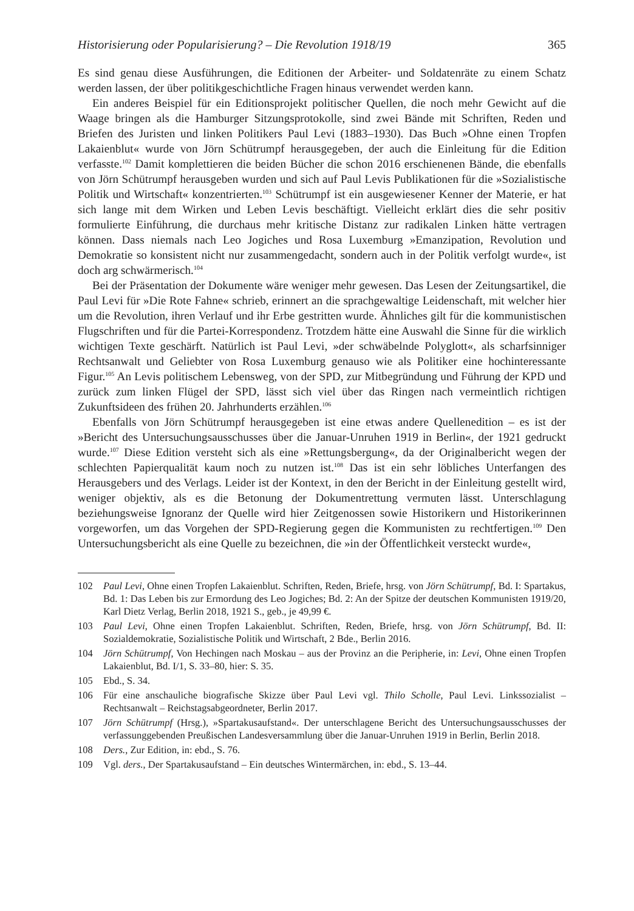Historisierung oder Popularisierung? – Die Revolution 1918/19 365
Es sind genau diese Ausführungen, die Editionen der Arbeiter- und Soldatenräte zu einem Schatz werden lassen, der über politikgeschichtliche Fragen hinaus verwendet werden kann.
Ein anderes Beispiel für ein Editionsprojekt politischer Quellen, die noch mehr Gewicht auf die Waage bringen als die Hamburger Sitzungsprotokolle, sind zwei Bände mit Schriften, Reden und Briefen des Juristen und linken Politikers Paul Levi (1883–1930). Das Buch »Ohne einen Tropfen Lakaienblut« wurde von Jörn Schütrumpf herausgegeben, der auch die Einleitung für die Edition verfasste.<sup>102</sup> Damit komplettieren die beiden Bücher die schon 2016 erschienenen Bände, die ebenfalls von Jörn Schütrumpf herausgeben wurden und sich auf Paul Levis Publikationen für die »Sozialistische Politik und Wirtschaft« konzentrierten.<sup>103</sup> Schütrumpf ist ein ausgewiesener Kenner der Materie, er hat sich lange mit dem Wirken und Leben Levis beschäftigt. Vielleicht erklärt dies die sehr positiv formulierte Einführung, die durchaus mehr kritische Distanz zur radikalen Linken hätte vertragen können. Dass niemals nach Leo Jogiches und Rosa Luxemburg »Emanzipation, Revolution und Demokratie so konsistent nicht nur zusammengedacht, sondern auch in der Politik verfolgt wurde«, ist doch arg schwärmerisch.<sup>104</sup>
Bei der Präsentation der Dokumente wäre weniger mehr gewesen. Das Lesen der Zeitungsartikel, die Paul Levi für »Die Rote Fahne« schrieb, erinnert an die sprachgewaltige Leidenschaft, mit welcher hier um die Revolution, ihren Verlauf und ihr Erbe gestritten wurde. Ähnliches gilt für die kommunistischen Flugschriften und für die Partei-Korrespondenz. Trotzdem hätte eine Auswahl die Sinne für die wirklich wichtigen Texte geschärft. Natürlich ist Paul Levi, »der schwäbelnde Polyglott«, als scharfsinniger Rechtsanwalt und Geliebter von Rosa Luxemburg genauso wie als Politiker eine hochinteressante Figur.<sup>105</sup> An Levis politischem Lebensweg, von der SPD, zur Mitbegründung und Führung der KPD und zurück zum linken Flügel der SPD, lässt sich viel über das Ringen nach vermeintlich richtigen Zukunftsideen des frühen 20. Jahrhunderts erzählen.<sup>106</sup>
Ebenfalls von Jörn Schütrumpf herausgegeben ist eine etwas andere Quellenedition – es ist der »Bericht des Untersuchungsausschusses über die Januar-Unruhen 1919 in Berlin«, der 1921 gedruckt wurde.<sup>107</sup> Diese Edition versteht sich als eine »Rettungsbergung«, da der Originalbericht wegen der schlechten Papierqualität kaum noch zu nutzen ist.<sup>108</sup> Das ist ein sehr löbliches Unterfangen des Herausgebers und des Verlags. Leider ist der Kontext, in den der Bericht in der Einleitung gestellt wird, weniger objektiv, als es die Betonung der Dokumentrettung vermuten lässt. Unterschlagung beziehungsweise Ignoranz der Quelle wird hier Zeitgenossen sowie Historikern und Historikerinnen vorgeworfen, um das Vorgehen der SPD-Regierung gegen die Kommunisten zu rechtfertigen.<sup>109</sup> Den Untersuchungsbericht als eine Quelle zu bezeichnen, die »in der Öffentlichkeit versteckt wurde«,
102 Paul Levi, Ohne einen Tropfen Lakaienblut. Schriften, Reden, Briefe, hrsg. von Jörn Schütrumpf, Bd. I: Spartakus, Bd. 1: Das Leben bis zur Ermordung des Leo Jogiches; Bd. 2: An der Spitze der deutschen Kommunisten 1919/20, Karl Dietz Verlag, Berlin 2018, 1921 S., geb., je 49,99 €.
103 Paul Levi, Ohne einen Tropfen Lakaienblut. Schriften, Reden, Briefe, hrsg. von Jörn Schütrumpf, Bd. II: Sozialdemokratie, Sozialistische Politik und Wirtschaft, 2 Bde., Berlin 2016.
104 Jörn Schütrumpf, Von Hechingen nach Moskau – aus der Provinz an die Peripherie, in: Levi, Ohne einen Tropfen Lakaienblut, Bd. I/1, S. 33–80, hier: S. 35.
105 Ebd., S. 34.
106 Für eine anschauliche biografische Skizze über Paul Levi vgl. Thilo Scholle, Paul Levi. Linkssozialist – Rechtsanwalt – Reichstagsabgeordneter, Berlin 2017.
107 Jörn Schütrumpf (Hrsg.), »Spartakusaufstand«. Der unterschlagene Bericht des Untersuchungsausschusses der verfassunggebenden Preußischen Landesversammlung über die Januar-Unruhen 1919 in Berlin, Berlin 2018.
108 Ders., Zur Edition, in: ebd., S. 76.
109 Vgl. ders., Der Spartakusaufstand – Ein deutsches Wintermärchen, in: ebd., S. 13–44.